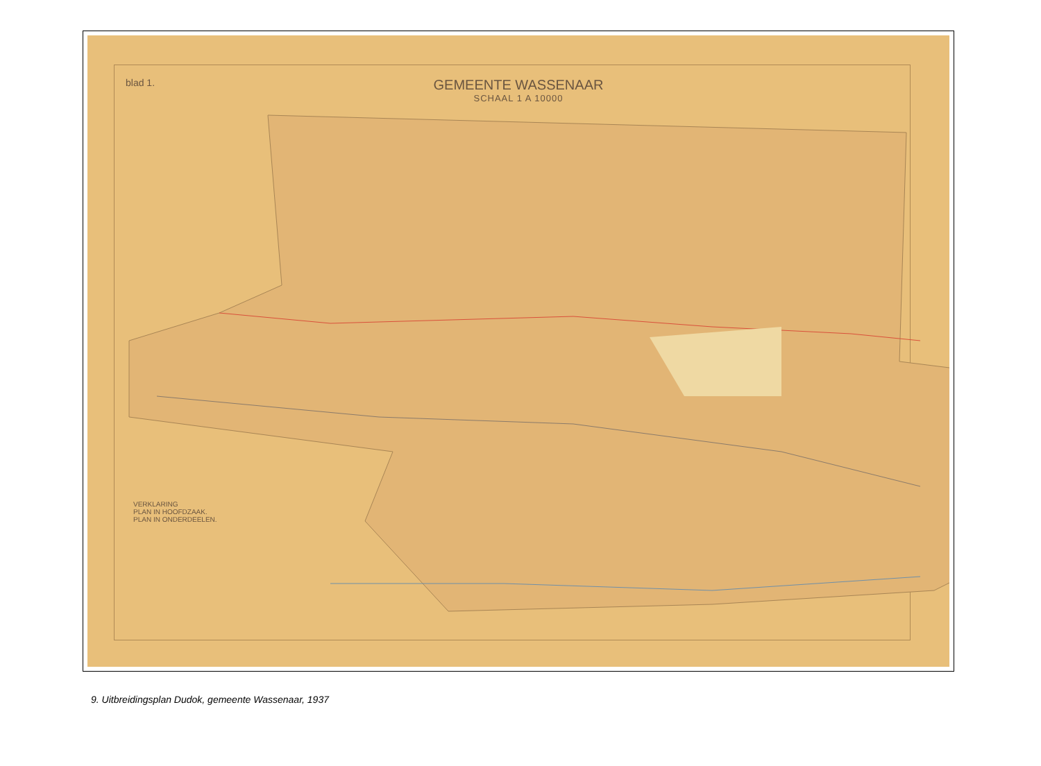blad 1.
GEMEENTE WASSENAAR
SCHAAL 1 A 10000
VERKLARING
PLAN IN HOOFDZAAK.
PLAN IN ONDERDEELEN.
9. Uitbreidingsplan Dudok, gemeente Wassenaar, 1937